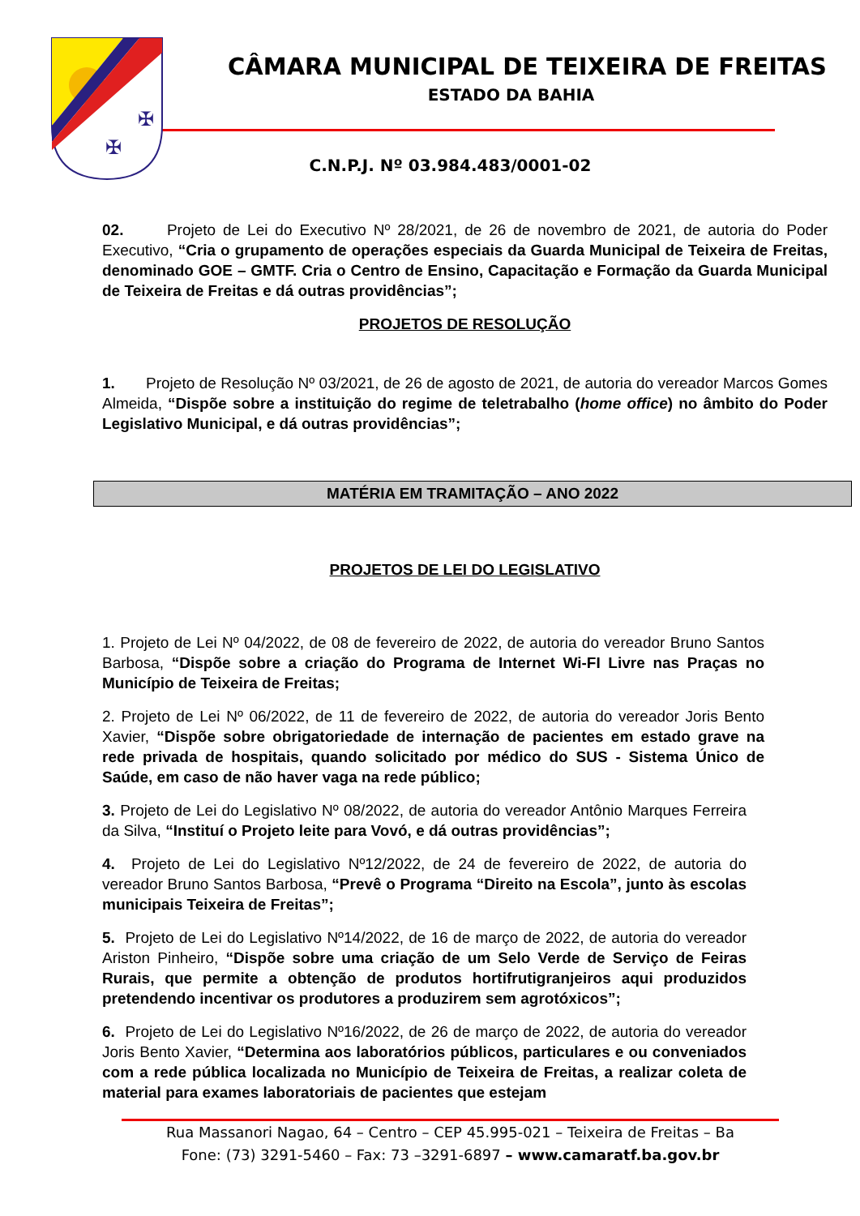✠
✠
CÂMARA MUNICIPAL DE TEIXEIRA DE FREITAS
ESTADO DA BAHIA
C.N.P.J. Nº 03.984.483/0001-02
02. Projeto de Lei do Executivo Nº 28/2021, de 26 de novembro de 2021, de autoria do Poder Executivo, “Cria o grupamento de operações especiais da Guarda Municipal de Teixeira de Freitas, denominado GOE – GMTF. Cria o Centro de Ensino, Capacitação e Formação da Guarda Municipal de Teixeira de Freitas e dá outras providências”;
PROJETOS DE RESOLUÇÃO
1. Projeto de Resolução Nº 03/2021, de 26 de agosto de 2021, de autoria do vereador Marcos Gomes Almeida, “Dispõe sobre a instituição do regime de teletrabalho (home office) no âmbito do Poder Legislativo Municipal, e dá outras providências”;
MATÉRIA EM TRAMITAÇÃO – ANO 2022
PROJETOS DE LEI DO LEGISLATIVO
1. Projeto de Lei Nº 04/2022, de 08 de fevereiro de 2022, de autoria do vereador Bruno Santos Barbosa, “Dispõe sobre a criação do Programa de Internet Wi-FI Livre nas Praças no Município de Teixeira de Freitas;
2. Projeto de Lei Nº 06/2022, de 11 de fevereiro de 2022, de autoria do vereador Joris Bento Xavier, “Dispõe sobre obrigatoriedade de internação de pacientes em estado grave na rede privada de hospitais, quando solicitado por médico do SUS - Sistema Único de Saúde, em caso de não haver vaga na rede público;
3. Projeto de Lei do Legislativo Nº 08/2022, de autoria do vereador Antônio Marques Ferreira da Silva, “Instituí o Projeto leite para Vovó, e dá outras providências”;
4. Projeto de Lei do Legislativo Nº12/2022, de 24 de fevereiro de 2022, de autoria do vereador Bruno Santos Barbosa, “Prevê o Programa “Direito na Escola”, junto às escolas municipais Teixeira de Freitas”;
5. Projeto de Lei do Legislativo Nº14/2022, de 16 de março de 2022, de autoria do vereador Ariston Pinheiro, “Dispõe sobre uma criação de um Selo Verde de Serviço de Feiras Rurais, que permite a obtenção de produtos hortifrutigranjeiros aqui produzidos pretendendo incentivar os produtores a produzirem sem agrotóxicos”;
6. Projeto de Lei do Legislativo Nº16/2022, de 26 de março de 2022, de autoria do vereador Joris Bento Xavier, “Determina aos laboratórios públicos, particulares e ou conveniados com a rede pública localizada no Município de Teixeira de Freitas, a realizar coleta de material para exames laboratoriais de pacientes que estejam
Rua Massanori Nagao, 64 – Centro – CEP 45.995-021 – Teixeira de Freitas – Ba
Fone: (73) 3291-5460 – Fax: 73 –3291-6897 – www.camaratf.ba.gov.br